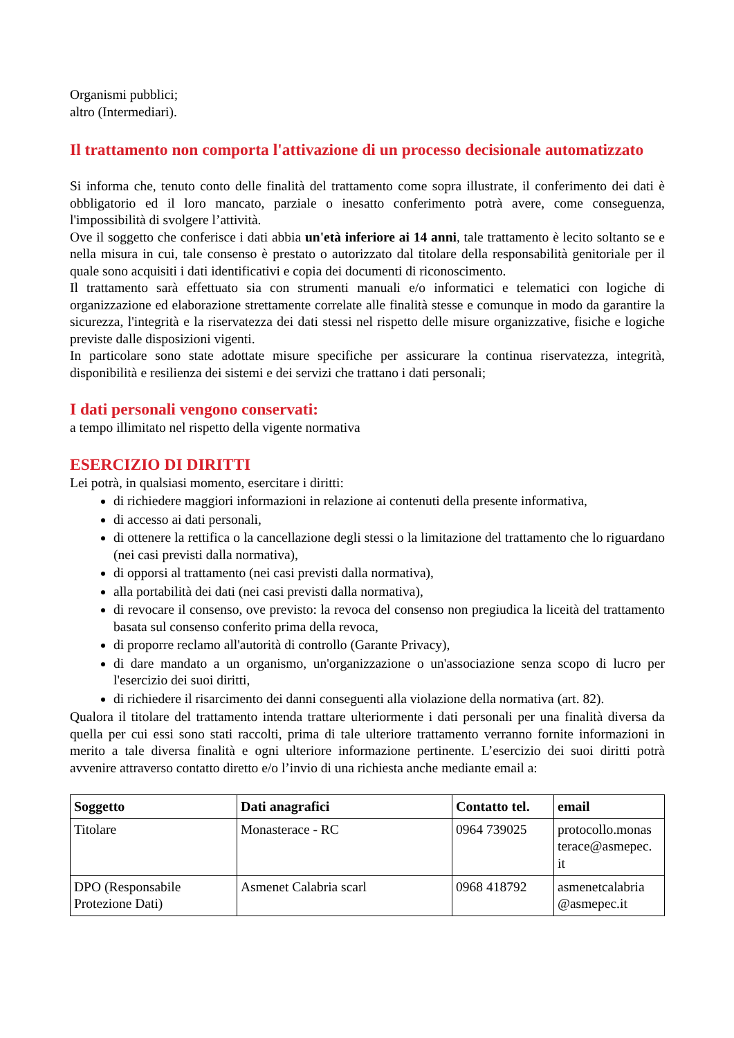Organismi pubblici;
altro (Intermediari).
Il trattamento non comporta l'attivazione di un processo decisionale automatizzato
Si informa che, tenuto conto delle finalità del trattamento come sopra illustrate, il conferimento dei dati è obbligatorio ed il loro mancato, parziale o inesatto conferimento potrà avere, come conseguenza, l'impossibilità di svolgere l’attività.
Ove il soggetto che conferisce i dati abbia un'età inferiore ai 14 anni, tale trattamento è lecito soltanto se e nella misura in cui, tale consenso è prestato o autorizzato dal titolare della responsabilità genitoriale per il quale sono acquisiti i dati identificativi e copia dei documenti di riconoscimento.
Il trattamento sarà effettuato sia con strumenti manuali e/o informatici e telematici con logiche di organizzazione ed elaborazione strettamente correlate alle finalità stesse e comunque in modo da garantire la sicurezza, l'integrità e la riservatezza dei dati stessi nel rispetto delle misure organizzative, fisiche e logiche previste dalle disposizioni vigenti.
In particolare sono state adottate misure specifiche per assicurare la continua riservatezza, integrità, disponibilità e resilienza dei sistemi e dei servizi che trattano i dati personali;
I dati personali vengono conservati:
a tempo illimitato nel rispetto della vigente normativa
ESERCIZIO DI DIRITTI
Lei potrà, in qualsiasi momento, esercitare i diritti:
di richiedere maggiori informazioni in relazione ai contenuti della presente informativa,
di accesso ai dati personali,
di ottenere la rettifica o la cancellazione degli stessi o la limitazione del trattamento che lo riguardano (nei casi previsti dalla normativa),
di opporsi al trattamento (nei casi previsti dalla normativa),
alla portabilità dei dati (nei casi previsti dalla normativa),
di revocare il consenso, ove previsto: la revoca del consenso non pregiudica la liceità del trattamento basata sul consenso conferito prima della revoca,
di proporre reclamo all'autorità di controllo (Garante Privacy),
di dare mandato a un organismo, un'organizzazione o un'associazione senza scopo di lucro per l'esercizio dei suoi diritti,
di richiedere il risarcimento dei danni conseguenti alla violazione della normativa (art. 82).
Qualora il titolare del trattamento intenda trattare ulteriormente i dati personali per una finalità diversa da quella per cui essi sono stati raccolti, prima di tale ulteriore trattamento verranno fornite informazioni in merito a tale diversa finalità e ogni ulteriore informazione pertinente. L’esercizio dei suoi diritti potrà avvenire attraverso contatto diretto e/o l’invio di una richiesta anche mediante email a:
| Soggetto | Dati anagrafici | Contatto tel. | email |
| --- | --- | --- | --- |
| Titolare | Monasterace - RC | 0964 739025 | protocollo.monas terace@asmepec. it |
| DPO (Responsabile Protezione Dati) | Asmenet Calabria scarl | 0968 418792 | asmenetcalabria @asmepec.it |